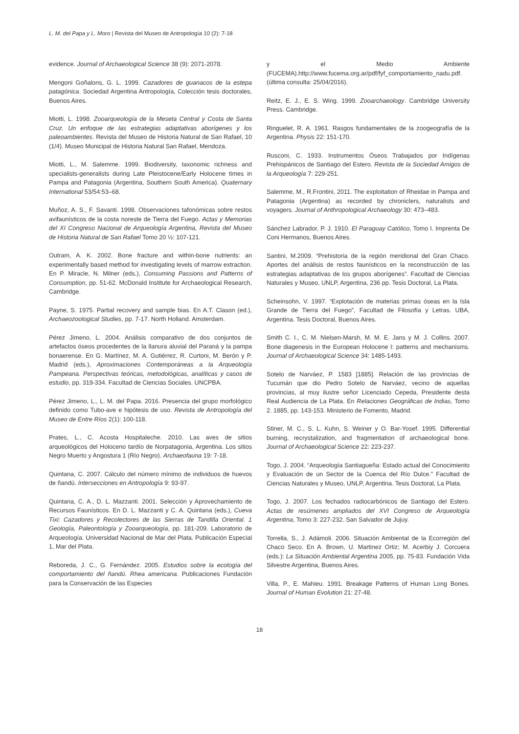L. M. del Papa y L. Moro | Revista del Museo de Antropología 10 (2): 7-18
evidence. Journal of Archaeological Science 38 (9): 2071-2078.
Mengoni Goñalons, G. L. 1999. Cazadores de guanacos de la estepa patagónica. Sociedad Argentina Antropología, Colección tesis doctorales, Buenos Aires.
Miotti, L. 1998. Zooarqueología de la Meseta Central y Costa de Santa Cruz. Un enfoque de las estrategias adaptativas aborígenes y los paleoambientes. Revista del Museo de Historia Natural de San Rafael, 10 (1/4). Museo Municipal de Historia Natural San Rafael, Mendoza.
Miotti, L., M. Salemme. 1999. Biodiversity, taxonomic richness and specialists-generalists during Late Pleistocene/Early Holocene times in Pampa and Patagonia (Argentina, Southern South America). Quaternary International 53/54:53–68.
Muñoz, A. S., F. Savanti. 1998. Observaciones tafonómicas sobre restos avifaunísticos de la costa noreste de Tierra del Fuego. Actas y Memorias del XI Congreso Nacional de Arqueología Argentina, Revista del Museo de Historia Natural de San Rafael Tomo 20 ½: 107-121.
Outram, A. K. 2002. Bone fracture and within-bone nutrients: an experimentally based method for investigating levels of marrow extraction. En P. Miracle, N. Milner (eds.), Consuming Passions and Patterns of Consumption, pp. 51-62. McDonald Institute for Archaeological Research, Cambridge.
Payne, S. 1975. Partial recovery and sample bias. En A.T. Clason (ed.), Archaeozoological Studies, pp. 7-17. North Holland. Amsterdam.
Pérez Jimeno, L. 2004. Análisis comparativo de dos conjuntos de artefactos óseos procedentes de la llanura aluvial del Paraná y la pampa bonaerense. En G. Martínez, M. A. Gutiérrez, R. Curtoni, M. Berón y P. Madrid (eds.), Aproximaciones Contemporáneas a la Arqueología Pampeana. Perspectivas teóricas, metodológicas, analíticas y casos de estudio, pp. 319-334. Facultad de Ciencias Sociales. UNCPBA.
Pérez Jimeno, L., L. M. del Papa. 2016. Presencia del grupo morfológico definido como Tubo-ave e hipótesis de uso. Revista de Antropología del Museo de Entre Ríos 2(1): 100-118.
Prates, L., C. Acosta Hospitaleche. 2010. Las aves de sitios arqueológicos del Holoceno tardío de Norpatagonia, Argentina. Los sitios Negro Muerto y Angostura 1 (Río Negro). Archaeofauna 19: 7-18.
Quintana, C. 2007. Cálculo del número mínimo de individuos de huevos de ñandú. Intersecciones en Antropología 9: 93-97.
Quintana, C. A., D. L. Mazzanti. 2001. Selección y Aprovechamiento de Recursos Faunísticos. En D. L. Mazzanti y C. A. Quintana (eds.), Cueva Tixi: Cazadores y Recolectores de las Sierras de Tandilla Oriental. 1 Geología, Paleontología y Zooarqueología, pp. 181-209. Laboratorio de Arqueología. Universidad Nacional de Mar del Plata. Publicación Especial 1, Mar del Plata.
Reboreda, J. C., G. Fernández. 2005. Estudios sobre la ecología del comportamiento del ñandú. Rhea americana. Publicaciones Fundación para la Conservación de las Especies
y el Medio Ambiente (FUCEMA).http://www.fucema.org.ar/pdf/fyf_comportamiento_nadu.pdf. (última consulta: 25/04/2016).
Reitz, E. J., E. S. Wing. 1999. Zooarchaeology. Cambridge University Press. Cambridge.
Ringuelet, R. A. 1961. Rasgos fundamentales de la zoogeografía de la Argentina. Physis 22: 151-170.
Rusconi, C. 1933. Instrumentos Óseos Trabajados por Indígenas Prehispánicos de Santiago del Estero. Revista de la Sociedad Amigos de la Arqueología 7: 229-251.
Salemme, M., R.Frontini, 2011. The exploitation of Rheidae in Pampa and Patagonia (Argentina) as recorded by chroniclers, naturalists and voyagers. Journal of Anthropological Archaeology 30: 473–483.
Sánchez Labrador, P. J. 1910. El Paraguay Católico, Tomo I. Imprenta De Coni Hermanos, Buenos Aires.
Santini, M.2009. “Prehistoria de la región meridional del Gran Chaco. Aportes del análisis de restos faunísticos en la reconstrucción de las estrategias adaptativas de los grupos aborígenes”. Facultad de Ciencias Naturales y Museo, UNLP, Argentina, 236 pp. Tesis Doctoral, La Plata.
Scheinsohn, V. 1997. “Explotación de materias primas óseas en la Isla Grande de Tierra del Fuego”, Facultad de Filosofía y Letras. UBA, Argentina. Tesis Doctoral, Buenos Aires.
Smith C. I., C. M. Nielsen-Marsh, M. M. E. Jans y M. J. Collins. 2007. Bone diagenesis in the European Holocene I: patterns and mechanisms. Journal of Archaeological Science 34: 1485-1493.
Sotelo de Narváez, P. 1583 [1885]. Relación de las provincias de Tucumán que dio Pedro Sotelo de Narváez, vecino de aquellas provincias, al muy ilustre señor Licenciado Cepeda, Presidente desta Real Audiencia de La Plata. En Relaciones Geográficas de Indias, Tomo 2. 1885, pp. 143-153. Ministerio de Fomento, Madrid.
Stiner, M. C., S. L. Kuhn, S. Weiner y O. Bar-Yosef. 1995. Differential burning, recrystalization, and fragmentation of archaeological bone. Journal of Archaeological Science 22: 223-237.
Togo, J. 2004. “Arqueología Santiagueña: Estado actual del Conocimiento y Evaluación de un Sector de la Cuenca del Río Dulce.” Facultad de Ciencias Naturales y Museo, UNLP, Argentina. Tesis Doctoral, La Plata.
Togo, J. 2007. Los fechados radiocarbónicos de Santiago del Estero. Actas de resúmenes ampliados del XVI Congreso de Arqueología Argentina, Tomo 3: 227-232. San Salvador de Jujuy.
Torrella, S., J. Adámoli. 2006. Situación Ambiental de la Ecorregión del Chaco Seco. En A. Brown, U. Martinez Ortiz; M. Acerbiy J. Corcuera (eds.): La Situación Ambiental Argentina 2005, pp. 75-83. Fundación Vida Silvestre Argentina, Buenos Aires.
Villa, P., E. Mahieu. 1991. Breakage Patterns of Human Long Bones. Journal of Human Evolution 21: 27-48.
18